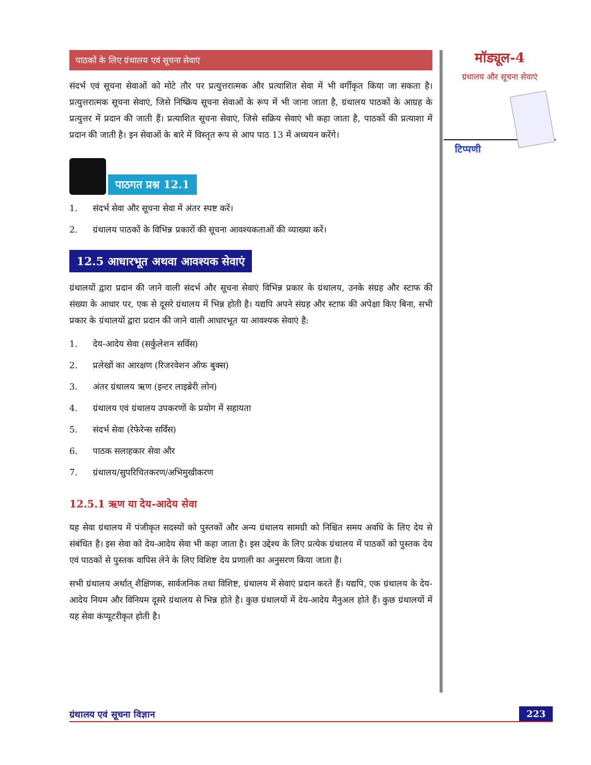पाठकों के लिए ग्रंथालय एवं सूचना सेवाएं
संदर्भ एवं सूचना सेवाओं को मोटे तौर पर प्रत्युत्तरात्मक और प्रत्याशित सेवा में भी वर्गीकृत किया जा सकता है। प्रत्युत्तरात्मक सूचना सेवाएं, जिसे निष्क्रिय सूचना सेवाओं के रूप में भी जाना जाता है, ग्रंथालय पाठकों के आग्रह के प्रत्युत्तर में प्रदान की जाती हैं। प्रत्याशित सूचना सेवाएं, जिसे सक्रिय सेवाएं भी कहा जाता है, पाठकों की प्रत्याशा में प्रदान की जाती है। इन सेवाओं के बारे में विस्तृत रूप से आप पाठ 13 में अध्ययन करेंगे।
पाठगत प्रश्न 12.1
1. संदर्भ सेवा और सूचना सेवा में अंतर स्पष्ट करें।
2. ग्रंथालय पाठकों के विभिन्न प्रकारों की सूचना आवश्यकताओं की व्याख्या करें।
12.5 आधारभूत अथवा आवश्यक सेवाएं
ग्रंथालयों द्वारा प्रदान की जाने वाली संदर्भ और सूचना सेवाएं विभिन्न प्रकार के ग्रंथालय, उनके संग्रह और स्टाफ की संख्या के आधार पर, एक से दूसरे ग्रंथालय में भिन्न होती है। यद्यपि अपने संग्रह और स्टाफ की अपेक्षा किए बिना, सभी प्रकार के ग्रंथालयों द्वारा प्रदान की जाने वाली आधारभूत या आवश्यक सेवाएं है:
1. देय-आदेय सेवा (सर्कुलेशन सर्विस)
2. प्रलेखों का आरक्षण (रिजरवेशन ऑफ बुक्स)
3. अंतर ग्रंथालय ऋण (इन्टर लाइब्रेरी लोन)
4. ग्रंथालय एवं ग्रंथालय उपकरणों के प्रयोग में सहायता
5. संदर्भ सेवा (रेफेरेन्स सर्विस)
6. पाठक सलाहकार सेवा और
7. ग्रंथालय/सुपरिचितकरण/अभिमुखीकरण
12.5.1 ऋण या देय-आदेय सेवा
यह सेवा ग्रंथालय में पंजीकृत सदस्यों को पुस्तकों और अन्य ग्रंथालय सामग्री को निश्चित समय अवधि के लिए देय से संबंधित है। इस सेवा को देय-आदेय सेवा भी कहा जाता है। इस उद्देश्य के लिए प्रत्येक ग्रंथालय में पाठकों को पुस्तक देय एवं पाठकों से पुस्तक वापिस लेने के लिए विशिष्ट देय प्रणाली का अनुसरण किया जाता है।
सभी ग्रंथालय अर्थात् शैक्षिणक, सार्वजनिक तथा विशिष्ट, ग्रंथालय में सेवाएं प्रदान करते हैं। यद्यपि, एक ग्रंथालय के देय-आदेय नियम और विनियम दूसरे ग्रंथालय से भिन्न होते है। कुछ ग्रंथालयों में देय-आदेय मैनुअल होते हैं। कुछ ग्रंथालयों में यह सेवा कंप्यूटरीकृत होती है।
मॉड्यूल-4
ग्रंथालय और सूचना सेवाएं
टिप्पणी
ग्रंथालय एवं सूचना विज्ञान 223